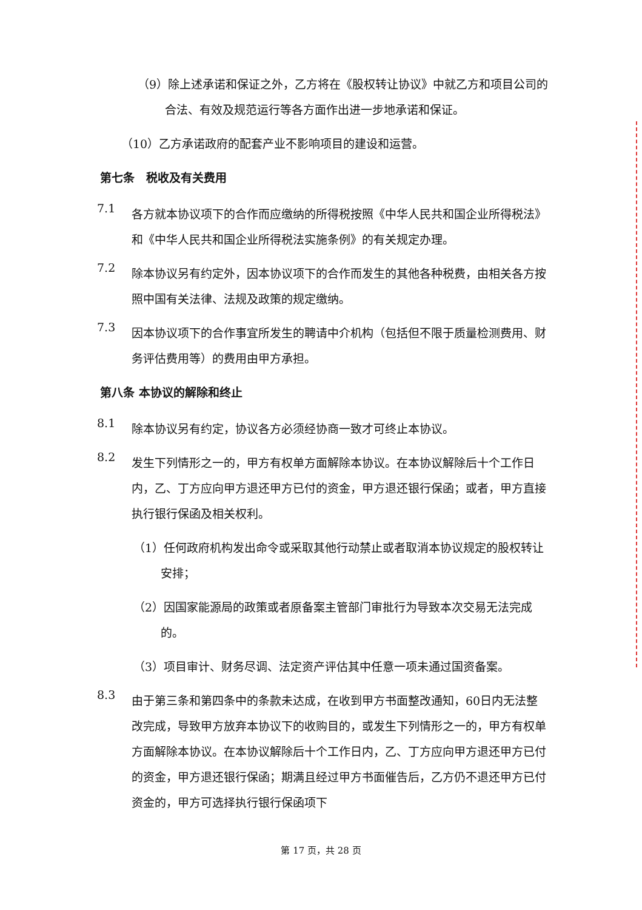（9）除上述承诺和保证之外，乙方将在《股权转让协议》中就乙方和项目公司的合法、有效及规范运行等各方面作出进一步地承诺和保证。
（10）乙方承诺政府的配套产业不影响项目的建设和运营。
第七条　税收及有关费用
7.1
各方就本协议项下的合作而应缴纳的所得税按照《中华人民共和国企业所得税法》和《中华人民共和国企业所得税法实施条例》的有关规定办理。
7.2
除本协议另有约定外，因本协议项下的合作而发生的其他各种税费，由相关各方按照中国有关法律、法规及政策的规定缴纳。
7.3
因本协议项下的合作事宜所发生的聘请中介机构（包括但不限于质量检测费用、财务评估费用等）的费用由甲方承担。
第八条 本协议的解除和终止
8.1
除本协议另有约定，协议各方必须经协商一致才可终止本协议。
8.2
发生下列情形之一的，甲方有权单方面解除本协议。在本协议解除后十个工作日内，乙、丁方应向甲方退还甲方已付的资金，甲方退还银行保函；或者，甲方直接执行银行保函及相关权利。
（1）任何政府机构发出命令或采取其他行动禁止或者取消本协议规定的股权转让安排；
（2）因国家能源局的政策或者原备案主管部门审批行为导致本次交易无法完成的。
（3）项目审计、财务尽调、法定资产评估其中任意一项未通过国资备案。
8.3
由于第三条和第四条中的条款未达成，在收到甲方书面整改通知，60日内无法整改完成，导致甲方放弃本协议下的收购目的，或发生下列情形之一的，甲方有权单方面解除本协议。在本协议解除后十个工作日内，乙、丁方应向甲方退还甲方已付的资金，甲方退还银行保函；期满且经过甲方书面催告后，乙方仍不退还甲方已付资金的，甲方可选择执行银行保函项下
第 17 页，共 28 页